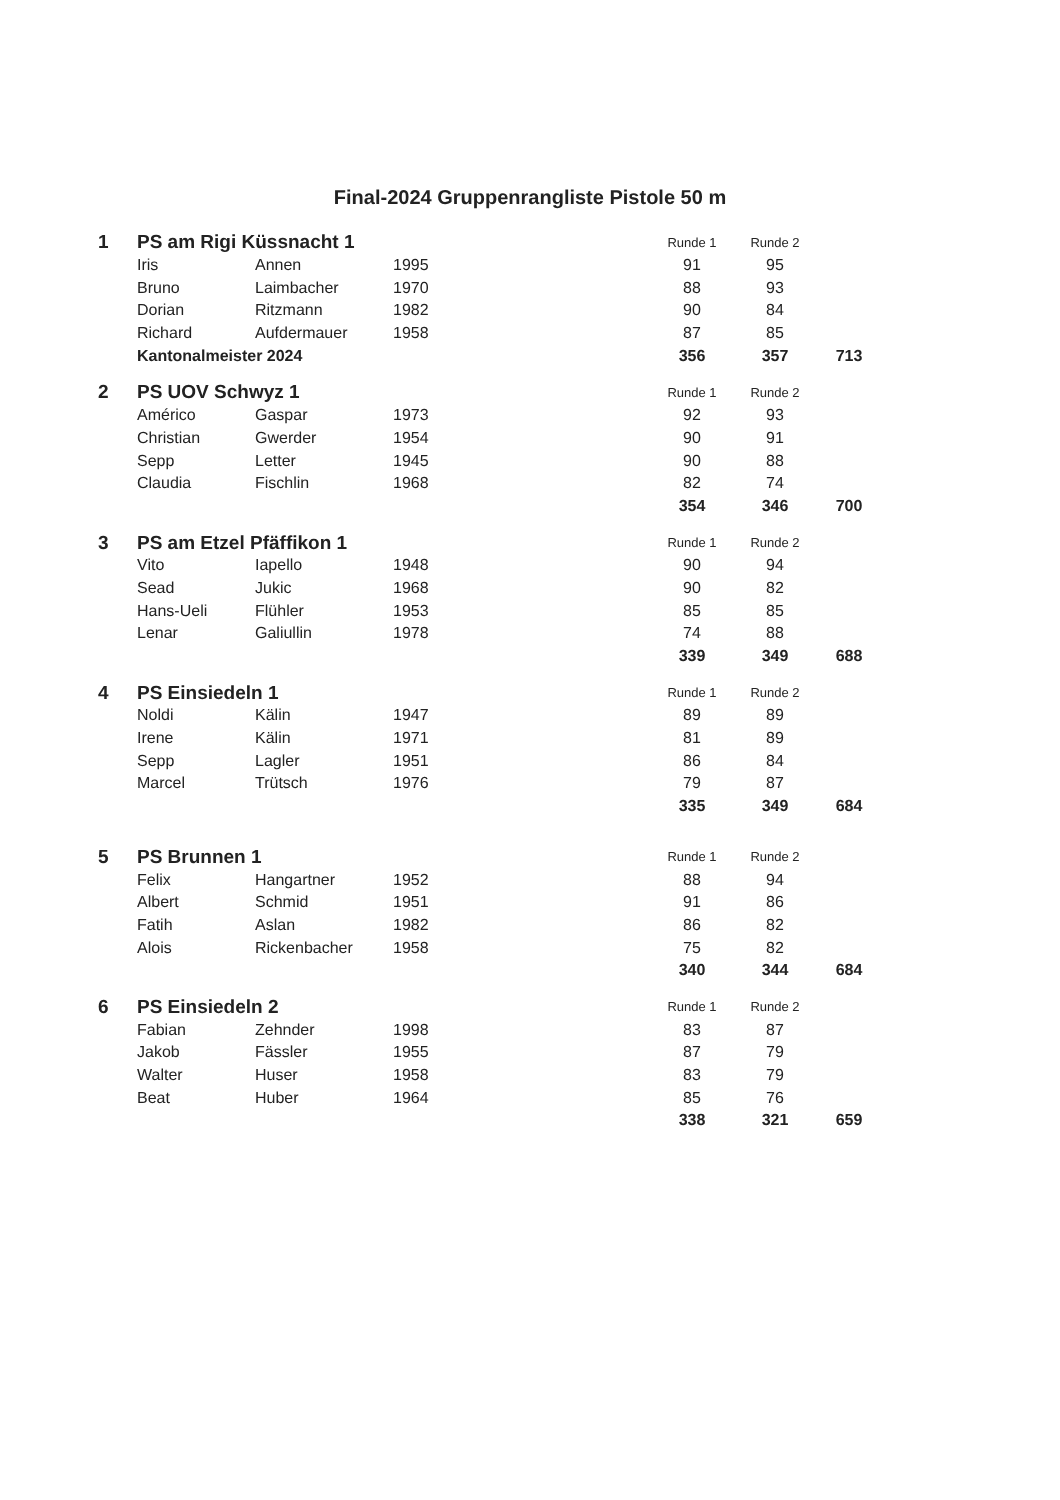Final-2024 Gruppenrangliste Pistole 50 m
| 1 | PS am Rigi Küssnacht 1 | | | | Runde 1 | Runde 2 | |
| | Iris | Annen | 1995 | | 91 | 95 | |
| | Bruno | Laimbacher | 1970 | | 88 | 93 | |
| | Dorian | Ritzmann | 1982 | | 90 | 84 | |
| | Richard | Aufdermauer | 1958 | | 87 | 85 | |
| | Kantonalmeister 2024 | | | | 356 | 357 | 713 |
| 2 | PS UOV Schwyz 1 | | | | Runde 1 | Runde 2 | |
| | Américo | Gaspar | 1973 | | 92 | 93 | |
| | Christian | Gwerder | 1954 | | 90 | 91 | |
| | Sepp | Letter | 1945 | | 90 | 88 | |
| | Claudia | Fischlin | 1968 | | 82 | 74 | |
| | | | | | 354 | 346 | 700 |
| 3 | PS am Etzel Pfäffikon 1 | | | | Runde 1 | Runde 2 | |
| | Vito | Iapello | 1948 | | 90 | 94 | |
| | Sead | Jukic | 1968 | | 90 | 82 | |
| | Hans-Ueli | Flühler | 1953 | | 85 | 85 | |
| | Lenar | Galiullin | 1978 | | 74 | 88 | |
| | | | | | 339 | 349 | 688 |
| 4 | PS Einsiedeln 1 | | | | Runde 1 | Runde 2 | |
| | Noldi | Kälin | 1947 | | 89 | 89 | |
| | Irene | Kälin | 1971 | | 81 | 89 | |
| | Sepp | Lagler | 1951 | | 86 | 84 | |
| | Marcel | Trütsch | 1976 | | 79 | 87 | |
| | | | | | 335 | 349 | 684 |
| 5 | PS Brunnen 1 | | | | Runde 1 | Runde 2 | |
| | Felix | Hangartner | 1952 | | 88 | 94 | |
| | Albert | Schmid | 1951 | | 91 | 86 | |
| | Fatih | Aslan | 1982 | | 86 | 82 | |
| | Alois | Rickenbacher | 1958 | | 75 | 82 | |
| | | | | | 340 | 344 | 684 |
| 6 | PS Einsiedeln 2 | | | | Runde 1 | Runde 2 | |
| | Fabian | Zehnder | 1998 | | 83 | 87 | |
| | Jakob | Fässler | 1955 | | 87 | 79 | |
| | Walter | Huser | 1958 | | 83 | 79 | |
| | Beat | Huber | 1964 | | 85 | 76 | |
| | | | | | 338 | 321 | 659 |